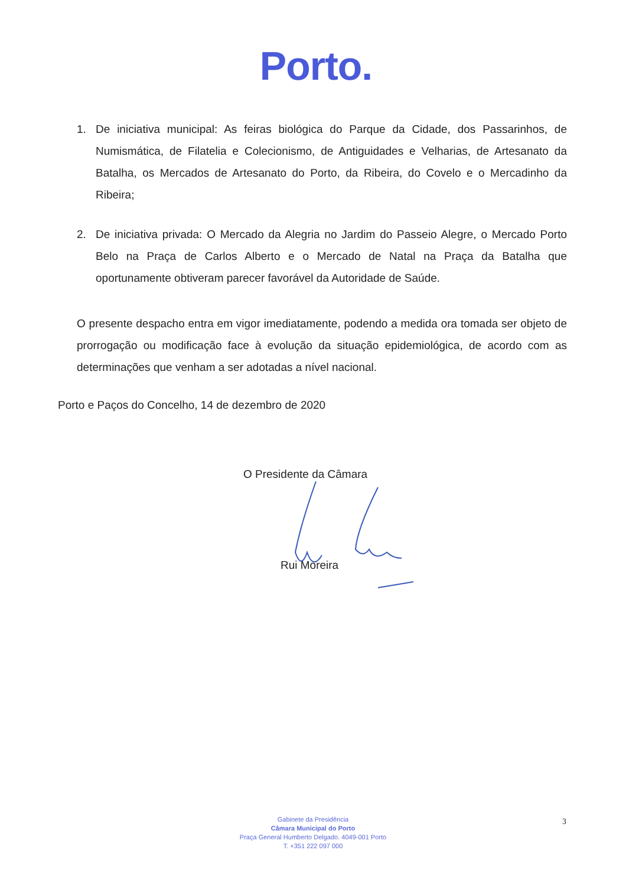Porto.
1. De iniciativa municipal: As feiras biológica do Parque da Cidade, dos Passarinhos, de Numismática, de Filatelia e Colecionismo, de Antiguidades e Velharias, de Artesanato da Batalha, os Mercados de Artesanato do Porto, da Ribeira, do Covelo e o Mercadinho da Ribeira;
2. De iniciativa privada: O Mercado da Alegria no Jardim do Passeio Alegre, o Mercado Porto Belo na Praça de Carlos Alberto e o Mercado de Natal na Praça da Batalha que oportunamente obtiveram parecer favorável da Autoridade de Saúde.
O presente despacho entra em vigor imediatamente, podendo a medida ora tomada ser objeto de prorrogação ou modificação face à evolução da situação epidemiológica, de acordo com as determinações que venham a ser adotadas a nível nacional.
Porto e Paços do Concelho, 14 de dezembro de 2020
O Presidente da Câmara
Rui Moreira
Gabinete da Presidência
Câmara Municipal do Porto
Praça General Humberto Delgado. 4049-001 Porto
T. +351 222 097 000
3